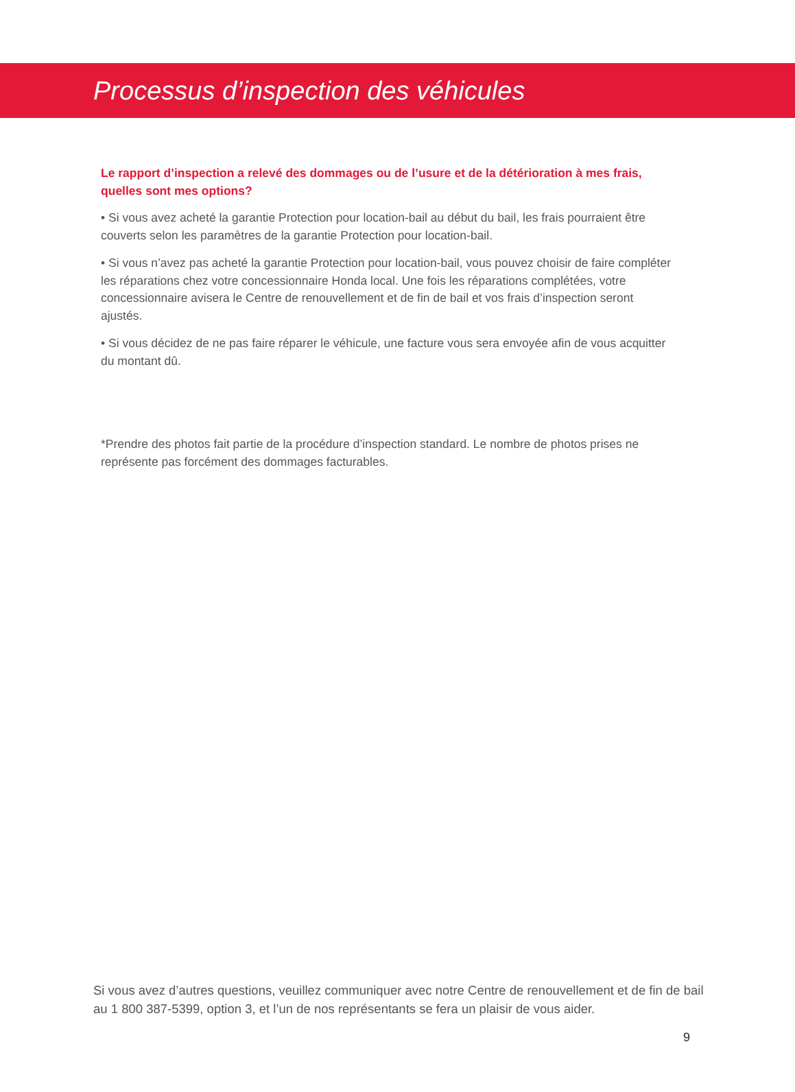Processus d’inspection des véhicules
Le rapport d’inspection a relevé des dommages ou de l’usure et de la détérioration à mes frais, quelles sont mes options?
• Si vous avez acheté la garantie Protection pour location-bail au début du bail, les frais pourraient être couverts selon les paramètres de la garantie Protection pour location-bail.
• Si vous n’avez pas acheté la garantie Protection pour location-bail, vous pouvez choisir de faire compléter les réparations chez votre concessionnaire Honda local. Une fois les réparations complétées, votre concessionnaire avisera le Centre de renouvellement et de fin de bail et vos frais d’inspection seront ajustés.
• Si vous décidez de ne pas faire réparer le véhicule, une facture vous sera envoyée afin de vous acquitter du montant dû.
*Prendre des photos fait partie de la procédure d’inspection standard. Le nombre de photos prises ne représente pas forcément des dommages facturables.
Si vous avez d’autres questions, veuillez communiquer avec notre Centre de renouvellement et de fin de bail au 1 800 387-5399, option 3, et l’un de nos représentants se fera un plaisir de vous aider.
9